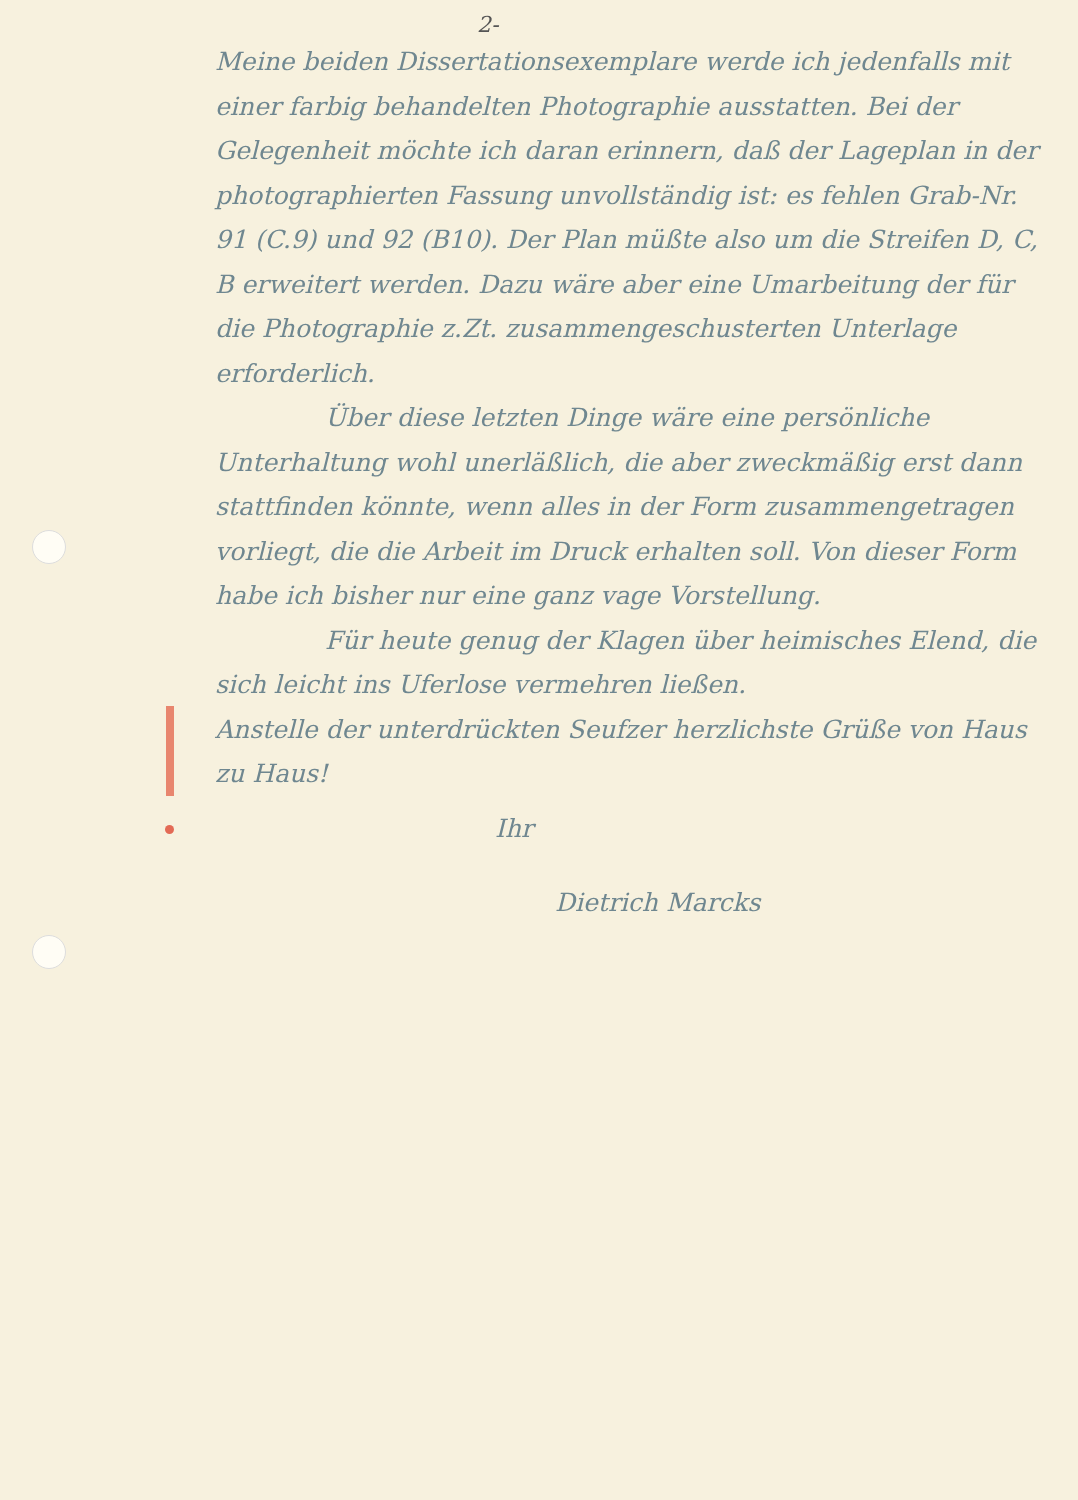2-
Meine beiden Dissertationsexemplare werde ich jedenfalls mit einer farbig behandelten Photographie ausstatten. Bei der Gelegenheit möchte ich daran erinnern, daß der Lageplan in der photographierten Fassung unvollständig ist: es fehlen Grab-Nr. 91 (C.9) und 92 (B10). Der Plan müßte also um die Streifen D, C, B erweitert werden. Dazu wäre aber eine Umarbeitung der für die Photographie z.Zt. zusammengeschusterten Unterlage erforderlich.
Über diese letzten Dinge wäre eine persönliche Unterhaltung wohl unerläßlich, die aber zweckmäßig erst dann stattfinden könnte, wenn alles in der Form zusammengetragen vorliegt, die die Arbeit im Druck erhalten soll. Von dieser Form habe ich bisher nur eine ganz vage Vorstellung.
Für heute genug der Klagen über heimisches Elend, die sich leicht ins Uferlose vermehren ließen.
Anstelle der unterdrückten Seufzer herzlichste Grüße von Haus zu Haus!
Ihr
Dietrich Marcks